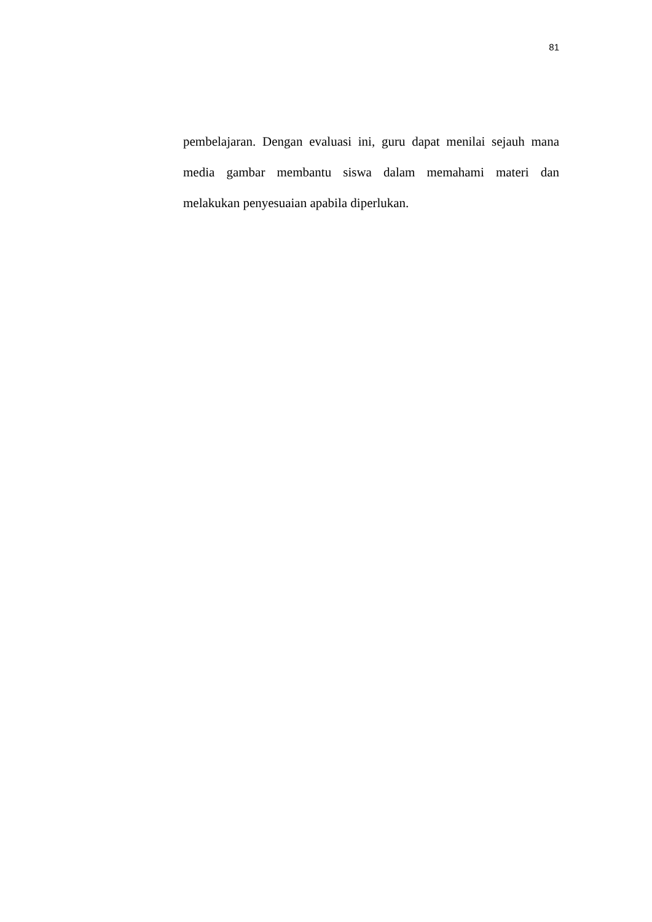81
pembelajaran. Dengan evaluasi ini, guru dapat menilai sejauh mana media gambar membantu siswa dalam memahami materi dan melakukan penyesuaian apabila diperlukan.